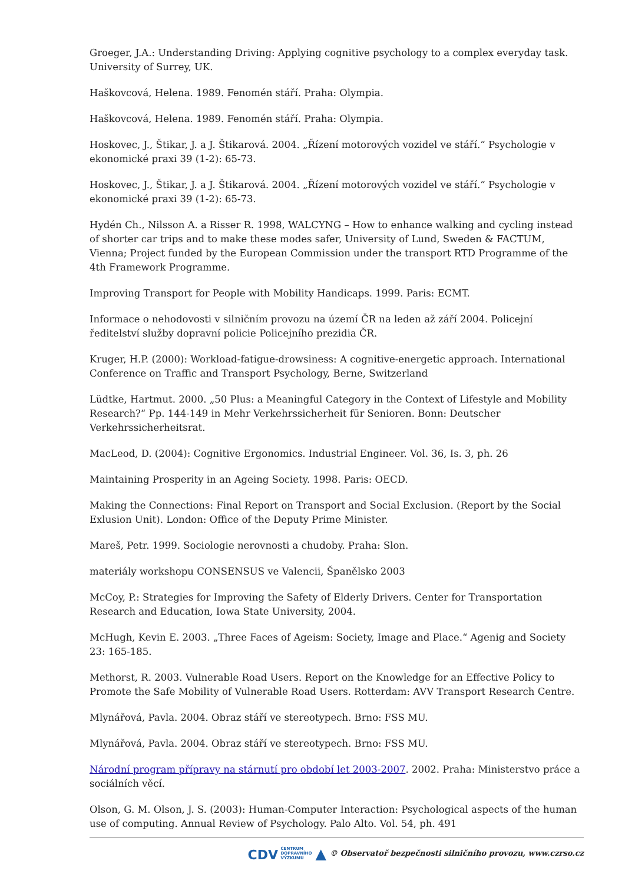Groeger, J.A.: Understanding Driving: Applying cognitive psychology to a complex everyday task. University of Surrey, UK.
Haškovcová, Helena. 1989. Fenomén stáří. Praha: Olympia.
Haškovcová, Helena. 1989. Fenomén stáří. Praha: Olympia.
Hoskovec, J., Štikar, J. a J. Štikarová. 2004. „Řízení motorových vozidel ve stáří.“ Psychologie v ekonomické praxi 39 (1-2): 65-73.
Hoskovec, J., Štikar, J. a J. Štikarová. 2004. „Řízení motorových vozidel ve stáří.“ Psychologie v ekonomické praxi 39 (1-2): 65-73.
Hydén Ch., Nilsson A. a Risser R. 1998, WALCYNG – How to enhance walking and cycling instead of shorter car trips and to make these modes safer, University of Lund, Sweden & FACTUM, Vienna; Project funded by the European Commission under the transport RTD Programme of the 4th Framework Programme.
Improving Transport for People with Mobility Handicaps. 1999. Paris: ECMT.
Informace o nehodovosti v silničním provozu na území ČR na leden až září 2004. Policejní ředitelství služby dopravní policie Policejního prezidia ČR.
Kruger, H.P. (2000): Workload-fatigue-drowsiness: A cognitive-energetic approach. International Conference on Traffic and Transport Psychology, Berne, Switzerland
Lüdtke, Hartmut. 2000. „50 Plus: a Meaningful Category in the Context of Lifestyle and Mobility Research?“ Pp. 144-149 in Mehr Verkehrssicherheit für Senioren. Bonn: Deutscher Verkehrssicherheitsrat.
MacLeod, D. (2004): Cognitive Ergonomics. Industrial Engineer. Vol. 36, Is. 3, ph. 26
Maintaining Prosperity in an Ageing Society. 1998. Paris: OECD.
Making the Connections: Final Report on Transport and Social Exclusion. (Report by the Social Exlusion Unit). London: Office of the Deputy Prime Minister.
Mareš, Petr. 1999. Sociologie nerovnosti a chudoby. Praha: Slon.
materiály workshopu CONSENSUS ve Valencii, Španělsko 2003
McCoy, P.: Strategies for Improving the Safety of Elderly Drivers. Center for Transportation Research and Education, Iowa State University, 2004.
McHugh, Kevin E. 2003. „Three Faces of Ageism: Society, Image and Place.“ Agenig and Society 23: 165-185.
Methorst, R. 2003. Vulnerable Road Users. Report on the Knowledge for an Effective Policy to Promote the Safe Mobility of Vulnerable Road Users. Rotterdam: AVV Transport Research Centre.
Mlynářová, Pavla. 2004. Obraz stáří ve stereotypech. Brno: FSS MU.
Mlynářová, Pavla. 2004. Obraz stáří ve stereotypech. Brno: FSS MU.
Národní program přípravy na stárnutí pro období let 2003-2007. 2002. Praha: Ministerstvo práce a sociálních věcí.
Olson, G. M. Olson, J. S. (2003): Human-Computer Interaction: Psychological aspects of the human use of computing. Annual Review of Psychology. Palo Alto. Vol. 54, ph. 491
CDV CENTRUM
DOPRAVNÍHO
VÝZKUMU ▲ © Observatoř bezpečnosti silničního provozu, www.czrso.cz